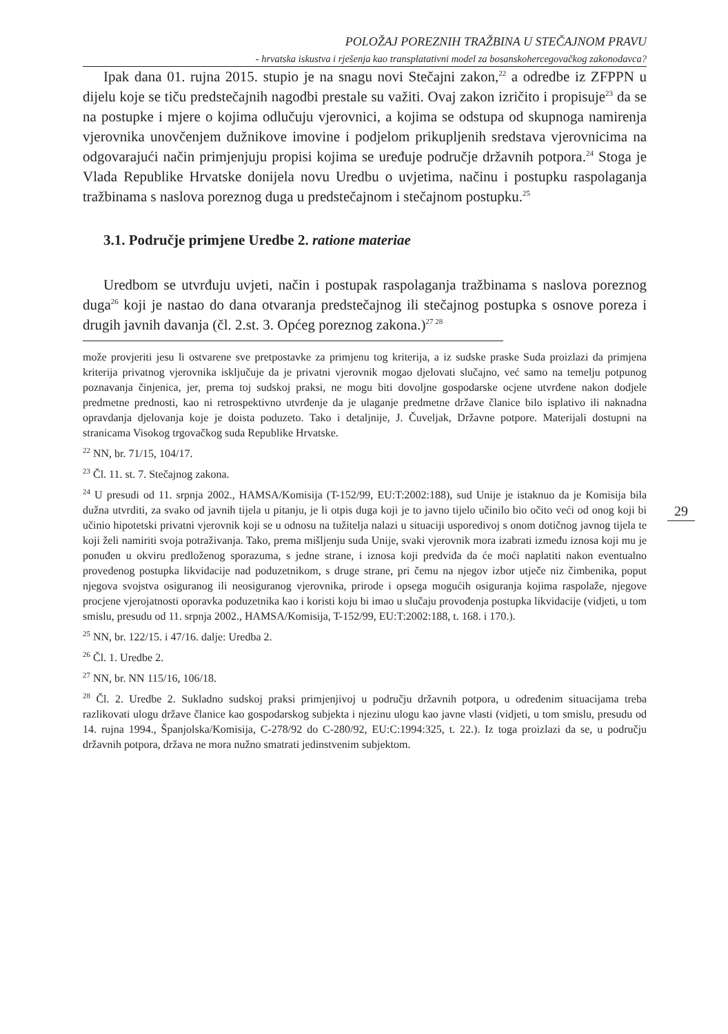POLOŽAJ POREZNIH TRAŽBINA U STEČAJNOM PRAVU
- hrvatska iskustva i rješenja kao transplatativni model za bosanskohercegovačkog zakonodavca?
Ipak dana 01. rujna 2015. stupio je na snagu novi Stečajni zakon,<sup>22</sup> a odredbe iz ZFPPN u dijelu koje se tiču predstečajnih nagodbi prestale su važiti. Ovaj zakon izričito i propisuje<sup>23</sup> da se na postupke i mjere o kojima odlučuju vjerovnici, a kojima se odstupa od skupnoga namirenja vjerovnika unovčenjem dužnikove imovine i podjelom prikupljenih sredstava vjerovnicima na odgovarajući način primjenjuju propisi kojima se uređuje područje državnih potpora.<sup>24</sup> Stoga je Vlada Republike Hrvatske donijela novu Uredbu o uvjetima, načinu i postupku raspolaganja tražbinama s naslova poreznog duga u predstečajnom i stečajnom postupku.<sup>25</sup>
3.1. Područje primjene Uredbe 2. ratione materiae
Uredbom se utvrđuju uvjeti, način i postupak raspolaganja tražbinama s naslova poreznog duga<sup>26</sup> koji je nastao do dana otvaranja predstečajnog ili stečajnog postupka s osnove poreza i drugih javnih davanja (čl. 2.st. 3. Općeg poreznog zakona.)<sup>27 28</sup>
može provjeriti jesu li ostvarene sve pretpostavke za primjenu tog kriterija, a iz sudske praske Suda proizlazi da primjena kriterija privatnog vjerovnika isključuje da je privatni vjerovnik mogao djelovati slučajno, već samo na temelju potpunog poznavanja činjenica, jer, prema toj sudskoj praksi, ne mogu biti dovoljne gospodarske ocjene utvrđene nakon dodjele predmetne prednosti, kao ni retrospektivno utvrđenje da je ulaganje predmetne države članice bilo isplativo ili naknadna opravdanja djelovanja koje je doista poduzeto. Tako i detaljnije, J. Čuveljak, Državne potpore. Materijali dostupni na stranicama Visokog trgovačkog suda Republike Hrvatske.
<sup>22</sup> NN, br. 71/15, 104/17.
<sup>23</sup> Čl. 11. st. 7. Stečajnog zakona.
<sup>24</sup> U presudi od 11. srpnja 2002., HAMSA/Komisija (T-152/99, EU:T:2002:188), sud Unije je istaknuo da je Komisija bila dužna utvrditi, za svako od javnih tijela u pitanju, je li otpis duga koji je to javno tijelo učinilo bio očito veći od onog koji bi učinio hipotetski privatni vjerovnik koji se u odnosu na tužitelja nalazi u situaciji usporedivoj s onom dotičnog javnog tijela te koji želi namiriti svoja potraživanja. Tako, prema mišljenju suda Unije, svaki vjerovnik mora izabrati između iznosa koji mu je ponuđen u okviru predloženog sporazuma, s jedne strane, i iznosa koji predviđa da će moći naplatiti nakon eventualno provedenog postupka likvidacije nad poduzetnikom, s druge strane, pri čemu na njegov izbor utječe niz čimbenika, poput njegova svojstva osiguranog ili neosiguranog vjerovnika, prirode i opsega mogućih osiguranja kojima raspolaže, njegove procjene vjerojatnosti oporavka poduzetnika kao i koristi koju bi imao u slučaju provođenja postupka likvidacije (vidjeti, u tom smislu, presudu od 11. srpnja 2002., HAMSA/Komisija, T-152/99, EU:T:2002:188, t. 168. i 170.).
<sup>25</sup> NN, br. 122/15. i 47/16. dalje: Uredba 2.
<sup>26</sup> Čl. 1. Uredbe 2.
<sup>27</sup> NN, br. NN 115/16, 106/18.
<sup>28</sup> Čl. 2. Uredbe 2. Sukladno sudskoj praksi primjenjivoj u području državnih potpora, u određenim situacijama treba razlikovati ulogu države članice kao gospodarskog subjekta i njezinu ulogu kao javne vlasti (vidjeti, u tom smislu, presudu od 14. rujna 1994., Španjolska/Komisija, C-278/92 do C-280/92, EU:C:1994:325, t. 22.). Iz toga proizlazi da se, u području državnih potpora, država ne mora nužno smatrati jedinstvenim subjektom.
29